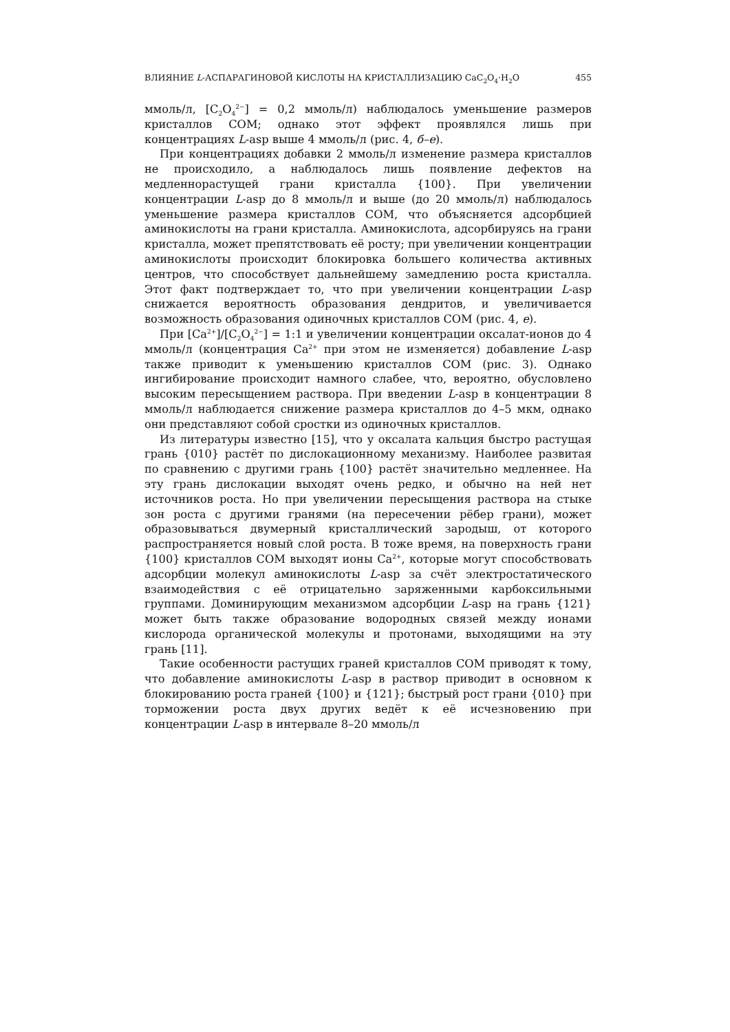ВЛИЯНИЕ L-АСПАРАГИНОВОЙ КИСЛОТЫ НА КРИСТАЛЛИЗАЦИЮ CaC<sub>2</sub>O<sub>4</sub>·H<sub>2</sub>O 455
ммоль/л, [C<sub>2</sub>O<sub>4</sub><sup>2−</sup>] = 0,2 ммоль/л) наблюдалось уменьшение размеров кристаллов COM; однако этот эффект проявлялся лишь при концентрациях L-asp выше 4 ммоль/л (рис. 4, б–е).
При концентрациях добавки 2 ммоль/л изменение размера кристаллов не происходило, а наблюдалось лишь появление дефектов на медленнорастущей грани кристалла {100}. При увеличении концентрации L-asp до 8 ммоль/л и выше (до 20 ммоль/л) наблюдалось уменьшение размера кристаллов COM, что объясняется адсорбцией аминокислоты на грани кристалла. Аминокислота, адсорбируясь на грани кристалла, может препятствовать её росту; при увеличении концентрации аминокислоты происходит блокировка большего количества активных центров, что способствует дальнейшему замедлению роста кристалла. Этот факт подтверждает то, что при увеличении концентрации L-asp снижается вероятность образования дендритов, и увеличивается возможность образования одиночных кристаллов COM (рис. 4, е).
При [Ca<sup>2+</sup>]/[C<sub>2</sub>O<sub>4</sub><sup>2−</sup>] = 1:1 и увеличении концентрации оксалат-ионов до 4 ммоль/л (концентрация Ca<sup>2+</sup> при этом не изменяется) добавление L-asp также приводит к уменьшению кристаллов COM (рис. 3). Однако ингибирование происходит намного слабее, что, вероятно, обусловлено высоким пересыщением раствора. При введении L-asp в концентрации 8 ммоль/л наблюдается снижение размера кристаллов до 4–5 мкм, однако они представляют собой сростки из одиночных кристаллов.
Из литературы известно [15], что у оксалата кальция быстро растущая грань {010} растёт по дислокационному механизму. Наиболее развитая по сравнению с другими грань {100} растёт значительно медленнее. На эту грань дислокации выходят очень редко, и обычно на ней нет источников роста. Но при увеличении пересыщения раствора на стыке зон роста с другими гранями (на пересечении рёбер грани), может образовываться двумерный кристаллический зародыш, от которого распространяется новый слой роста. В тоже время, на поверхность грани {100} кристаллов COM выходят ионы Ca<sup>2+</sup>, которые могут способствовать адсорбции молекул аминокислоты L-asp за счёт электростатического взаимодействия с её отрицательно заряженными карбоксильными группами. Доминирующим механизмом адсорбции L-asp на грань {121} может быть также образование водородных связей между ионами кислорода органической молекулы и протонами, выходящими на эту грань [11].
Такие особенности растущих граней кристаллов COM приводят к тому, что добавление аминокислоты L-asp в раствор приводит в основном к блокированию роста граней {100} и {121}; быстрый рост грани {010} при торможении роста двух других ведёт к её исчезновению при концентрации L-asp в интервале 8–20 ммоль/л